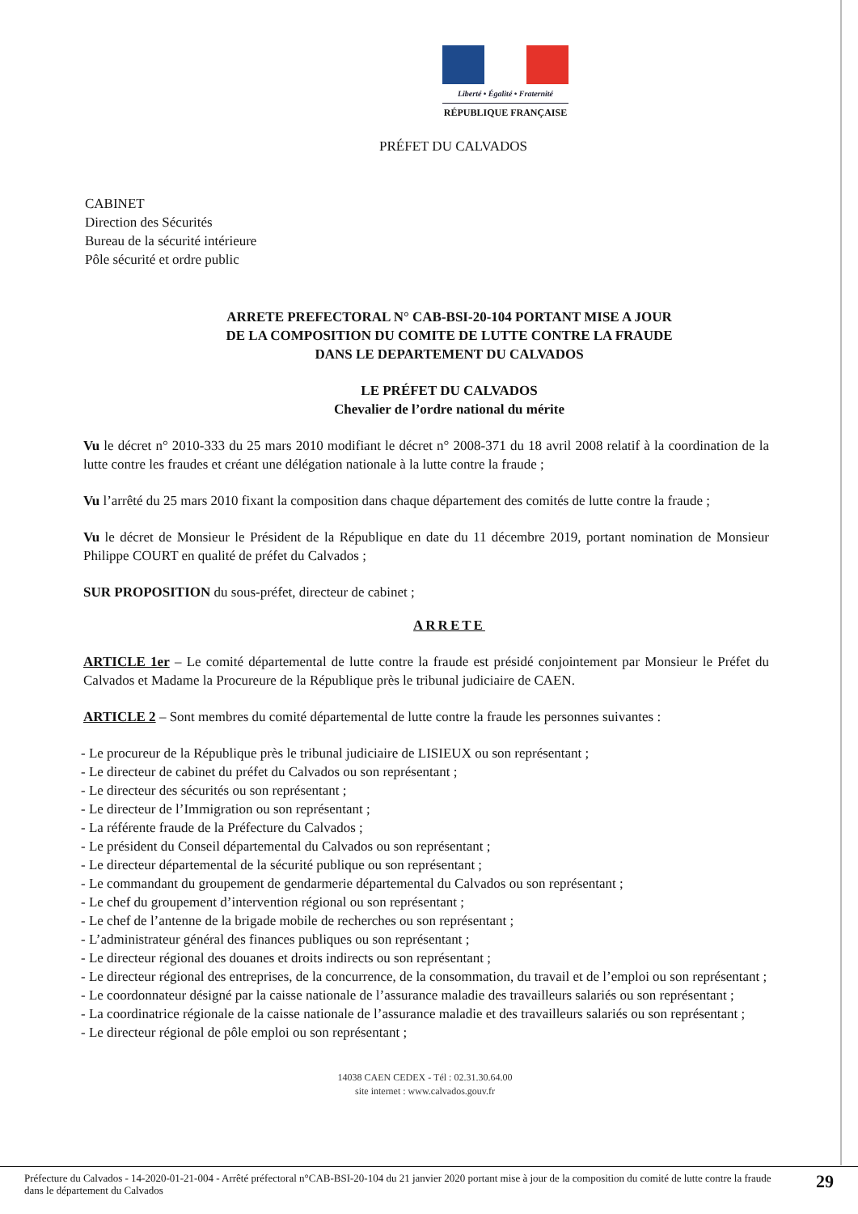Liberté • Égalité • Fraternité
RÉPUBLIQUE FRANÇAISE
PRÉFET DU CALVADOS
CABINET
Direction des Sécurités
Bureau de la sécurité intérieure
Pôle sécurité et ordre public
ARRETE PREFECTORAL N° CAB-BSI-20-104 PORTANT MISE A JOUR
DE LA COMPOSITION DU COMITE DE LUTTE CONTRE LA FRAUDE
DANS LE DEPARTEMENT DU CALVADOS
LE PRÉFET DU CALVADOS
Chevalier de l’ordre national du mérite
Vu le décret n° 2010-333 du 25 mars 2010 modifiant le décret n° 2008-371 du 18 avril 2008 relatif à la coordination de la lutte contre les fraudes et créant une délégation nationale à la lutte contre la fraude ;
Vu l’arrêté du 25 mars 2010 fixant la composition dans chaque département des comités de lutte contre la fraude ;
Vu le décret de Monsieur le Président de la République en date du 11 décembre 2019, portant nomination de Monsieur Philippe COURT en qualité de préfet du Calvados ;
SUR PROPOSITION du sous-préfet, directeur de cabinet ;
ARRETE
ARTICLE 1er – Le comité départemental de lutte contre la fraude est présidé conjointement par Monsieur le Préfet du Calvados et Madame la Procureure de la République près le tribunal judiciaire de CAEN.
ARTICLE 2 – Sont membres du comité départemental de lutte contre la fraude les personnes suivantes :
- Le procureur de la République près le tribunal judiciaire de LISIEUX ou son représentant ;
- Le directeur de cabinet du préfet du Calvados ou son représentant ;
- Le directeur des sécurités ou son représentant ;
- Le directeur de l’Immigration ou son représentant ;
- La référente fraude de la Préfecture du Calvados ;
- Le président du Conseil départemental du Calvados ou son représentant ;
- Le directeur départemental de la sécurité publique ou son représentant ;
- Le commandant du groupement de gendarmerie départemental du Calvados ou son représentant ;
- Le chef du groupement d’intervention régional ou son représentant ;
- Le chef de l’antenne de la brigade mobile de recherches ou son représentant ;
- L’administrateur général des finances publiques ou son représentant ;
- Le directeur régional des douanes et droits indirects ou son représentant ;
- Le directeur régional des entreprises, de la concurrence, de la consommation, du travail et de l’emploi ou son représentant ;
- Le coordonnateur désigné par la caisse nationale de l’assurance maladie des travailleurs salariés ou son représentant ;
- La coordinatrice régionale de la caisse nationale de l’assurance maladie et des travailleurs salariés ou son représentant ;
- Le directeur régional de pôle emploi ou son représentant ;
14038 CAEN CEDEX - Tél : 02.31.30.64.00
site internet : www.calvados.gouv.fr
Préfecture du Calvados - 14-2020-01-21-004 - Arrêté préfectoral n°CAB-BSI-20-104 du 21 janvier 2020 portant mise à jour de la composition du comité de lutte contre la fraude dans le département du Calvados
29